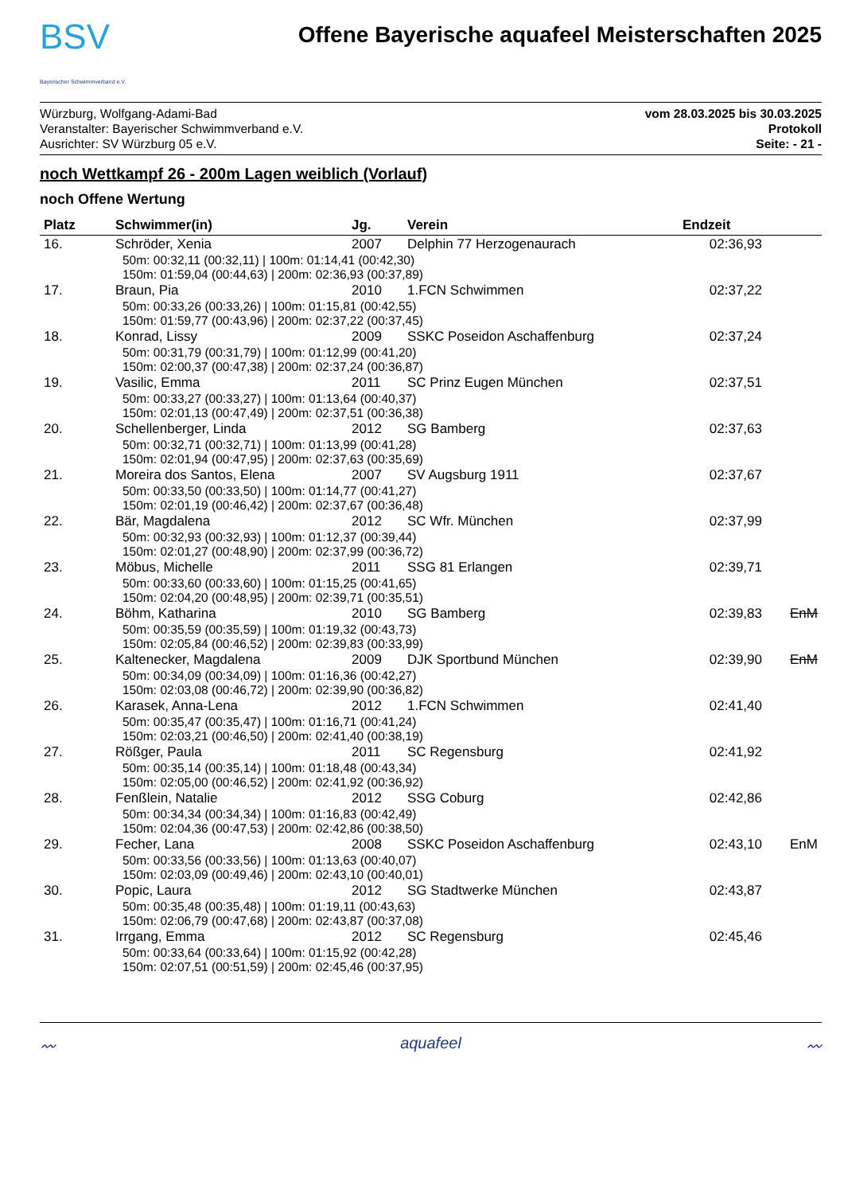BSV
Bayerischer Schwimmverband e.V.
Offene Bayerische aquafeel Meisterschaften 2025
Würzburg, Wolfgang-Adami-Bad
Veranstalter: Bayerischer Schwimmverband e.V.
Ausrichter: SV Würzburg 05 e.V.
vom 28.03.2025 bis 30.03.2025
Protokoll
Seite: - 21 -
noch Wettkampf 26 - 200m Lagen weiblich (Vorlauf)
noch Offene Wertung
| Platz | Schwimmer(in) | Jg. | Verein | Endzeit | |
| --- | --- | --- | --- | --- | --- |
| 16. | Schröder, Xenia | 2007 | Delphin 77 Herzogenaurach | 02:36,93 | |
| | 50m: 00:32,11 (00:32,11) / 100m: 01:14,41 (00:42,30) 150m: 01:59,04 (00:44,63) / 200m: 02:36,93 (00:37,89) | | | | |
| 17. | Braun, Pia | 2010 | 1.FCN Schwimmen | 02:37,22 | |
| | 50m: 00:33,26 (00:33,26) / 100m: 01:15,81 (00:42,55) 150m: 01:59,77 (00:43,96) / 200m: 02:37,22 (00:37,45) | | | | |
| 18. | Konrad, Lissy | 2009 | SSKC Poseidon Aschaffenburg | 02:37,24 | |
| | 50m: 00:31,79 (00:31,79) / 100m: 01:12,99 (00:41,20) 150m: 02:00,37 (00:47,38) / 200m: 02:37,24 (00:36,87) | | | | |
| 19. | Vasilic, Emma | 2011 | SC Prinz Eugen München | 02:37,51 | |
| | 50m: 00:33,27 (00:33,27) / 100m: 01:13,64 (00:40,37) 150m: 02:01,13 (00:47,49) / 200m: 02:37,51 (00:36,38) | | | | |
| 20. | Schellenberger, Linda | 2012 | SG Bamberg | 02:37,63 | |
| | 50m: 00:32,71 (00:32,71) / 100m: 01:13,99 (00:41,28) 150m: 02:01,94 (00:47,95) / 200m: 02:37,63 (00:35,69) | | | | |
| 21. | Moreira dos Santos, Elena | 2007 | SV Augsburg 1911 | 02:37,67 | |
| | 50m: 00:33,50 (00:33,50) / 100m: 01:14,77 (00:41,27) 150m: 02:01,19 (00:46,42) / 200m: 02:37,67 (00:36,48) | | | | |
| 22. | Bär, Magdalena | 2012 | SC Wfr. München | 02:37,99 | |
| | 50m: 00:32,93 (00:32,93) / 100m: 01:12,37 (00:39,44) 150m: 02:01,27 (00:48,90) / 200m: 02:37,99 (00:36,72) | | | | |
| 23. | Möbus, Michelle | 2011 | SSG 81 Erlangen | 02:39,71 | |
| | 50m: 00:33,60 (00:33,60) / 100m: 01:15,25 (00:41,65) 150m: 02:04,20 (00:48,95) / 200m: 02:39,71 (00:35,51) | | | | |
| 24. | Böhm, Katharina | 2010 | SG Bamberg | 02:39,83 | EnM |
| | 50m: 00:35,59 (00:35,59) / 100m: 01:19,32 (00:43,73) 150m: 02:05,84 (00:46,52) / 200m: 02:39,83 (00:33,99) | | | | |
| 25. | Kaltenecker, Magdalena | 2009 | DJK Sportbund München | 02:39,90 | EnM |
| | 50m: 00:34,09 (00:34,09) / 100m: 01:16,36 (00:42,27) 150m: 02:03,08 (00:46,72) / 200m: 02:39,90 (00:36,82) | | | | |
| 26. | Karasek, Anna-Lena | 2012 | 1.FCN Schwimmen | 02:41,40 | |
| | 50m: 00:35,47 (00:35,47) / 100m: 01:16,71 (00:41,24) 150m: 02:03,21 (00:46,50) / 200m: 02:41,40 (00:38,19) | | | | |
| 27. | Rößger, Paula | 2011 | SC Regensburg | 02:41,92 | |
| | 50m: 00:35,14 (00:35,14) / 100m: 01:18,48 (00:43,34) 150m: 02:05,00 (00:46,52) / 200m: 02:41,92 (00:36,92) | | | | |
| 28. | Fenßlein, Natalie | 2012 | SSG Coburg | 02:42,86 | |
| | 50m: 00:34,34 (00:34,34) / 100m: 01:16,83 (00:42,49) 150m: 02:04,36 (00:47,53) / 200m: 02:42,86 (00:38,50) | | | | |
| 29. | Fecher, Lana | 2008 | SSKC Poseidon Aschaffenburg | 02:43,10 | EnM |
| | 50m: 00:33,56 (00:33,56) / 100m: 01:13,63 (00:40,07) 150m: 02:03,09 (00:49,46) / 200m: 02:43,10 (00:40,01) | | | | |
| 30. | Popic, Laura | 2012 | SG Stadtwerke München | 02:43,87 | |
| | 50m: 00:35,48 (00:35,48) / 100m: 01:19,11 (00:43,63) 150m: 02:06,79 (00:47,68) / 200m: 02:43,87 (00:37,08) | | | | |
| 31. | Irrgang, Emma | 2012 | SC Regensburg | 02:45,46 | |
| | 50m: 00:33,64 (00:33,64) / 100m: 01:15,92 (00:42,28) 150m: 02:07,51 (00:51,59) / 200m: 02:45,46 (00:37,95) | | | | |
〰 aquafeel 〰